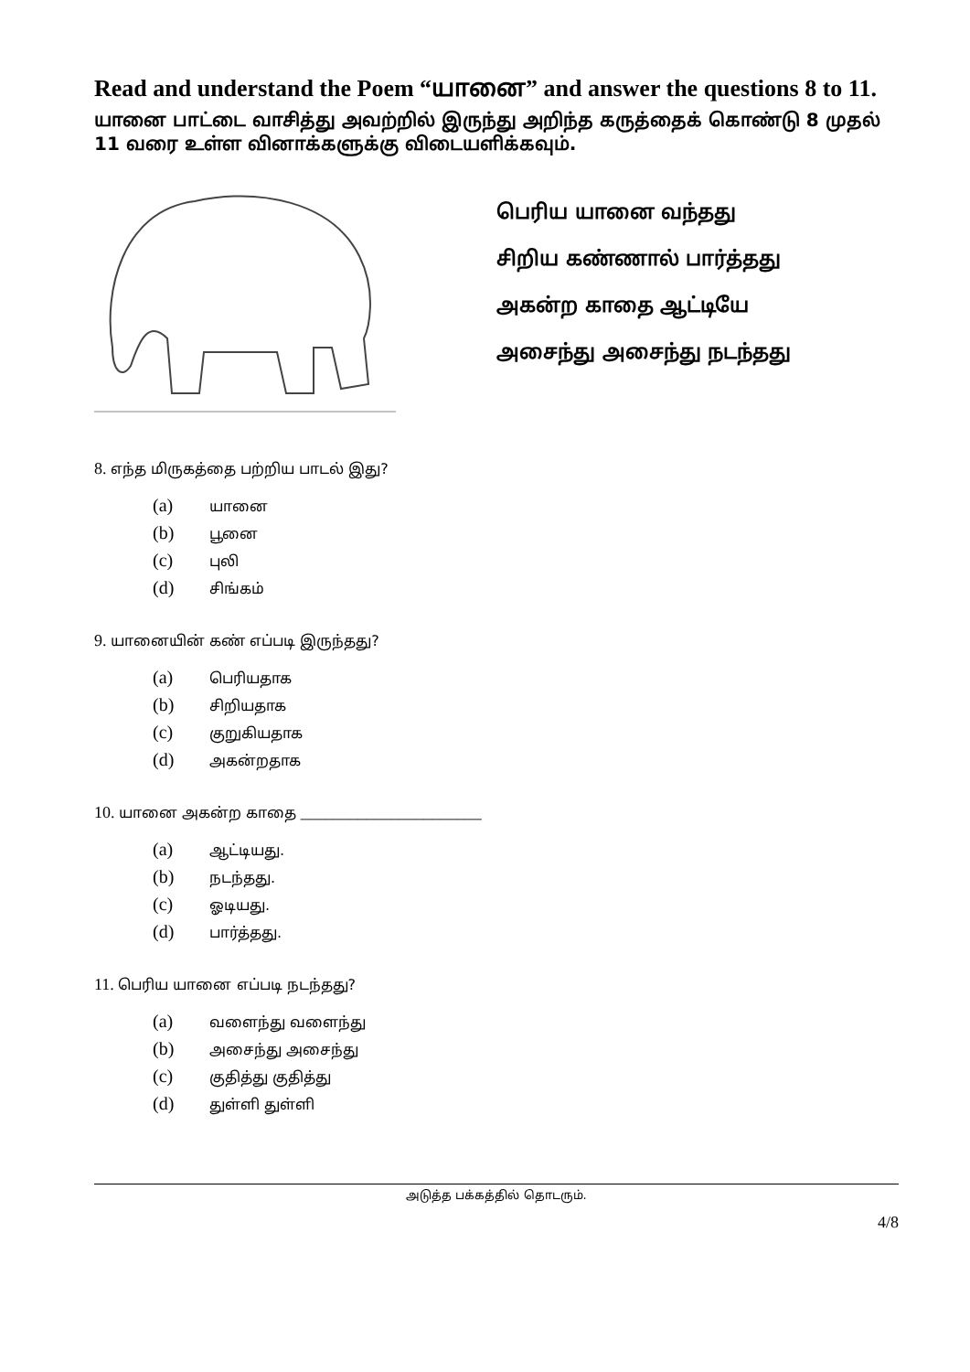Read and understand the Poem “யானை” and answer the questions 8 to 11.
யானை பாட்டை வாசித்து அவற்றில் இருந்து அறிந்த கருத்தைக் கொண்டு 8 முதல் 11 வரை உள்ள வினாக்களுக்கு விடையளிக்கவும்.
பெரிய யானை வந்தது
சிறிய கண்ணால் பார்த்தது
அகன்ற காதை ஆட்டியே
அசைந்து அசைந்து நடந்தது
8. எந்த மிருகத்தை பற்றிய பாடல் இது?
(a) யானை
(b) பூனை
(c) புலி
(d) சிங்கம்
9. யானையின் கண் எப்படி இருந்தது?
(a) பெரியதாக
(b) சிறியதாக
(c) குறுகியதாக
(d) அகன்றதாக
10. யானை அகன்ற காதை ______________________
(a) ஆட்டியது.
(b) நடந்தது.
(c) ஓடியது.
(d) பார்த்தது.
11. பெரிய யானை எப்படி நடந்தது?
(a) வளைந்து வளைந்து
(b) அசைந்து அசைந்து
(c) குதித்து குதித்து
(d) துள்ளி துள்ளி
அடுத்த பக்கத்தில் தொடரும்.
4/8